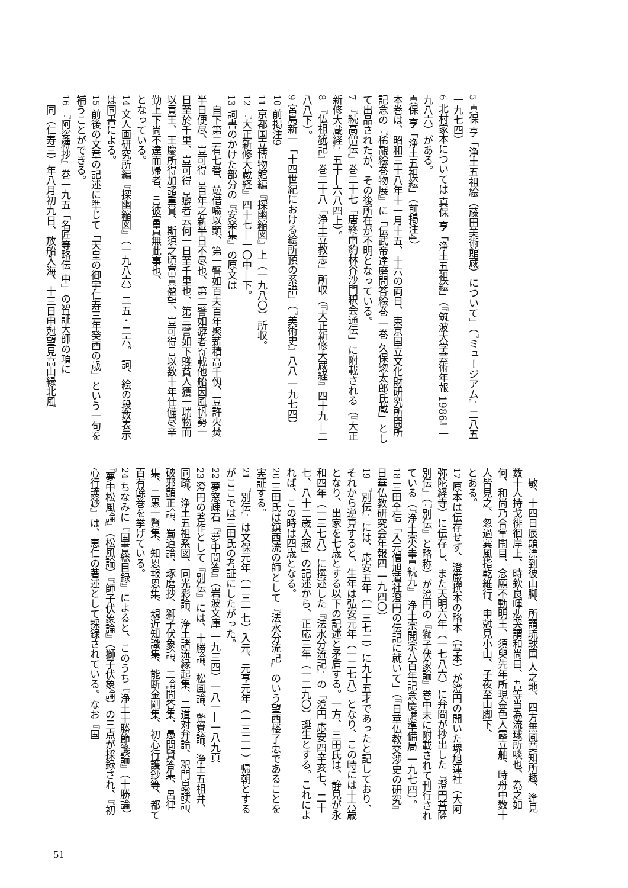5 真保 亨「浄土五祖絵（藤田美術館蔵）について」（『ミュージアム』二八五 一九七四）
6 北村家本については 真保 亨「浄土五祖絵」（『筑波大学芸術年報 1986』 一九八六）がある。
真保 亨「浄土五祖絵」（前掲注4）
本巻は、昭和三十八年十一月十五、十六の両日、東京国立文化財研究所開所記念の『稀覯絵巻物展』に「伝武帝達磨問答絵巻 一巻 久保惣太郎氏蔵」として出品されたが、その後所在が不明となっている。
7 『続高僧伝』巻二十七「唐終南豹林谷沙門釈会通伝」に附載される（『大正新修大蔵経』五十―六八四上）。
8 『仏祖統記』巻二十八「浄土立教志」所収（『大正新修大蔵経』四十九―二八八下）。
9 宮島新一「十四世紀における絵所預の系譜」（『美術史』八八 一九七四）
10 前掲注9
11 京都国立博物館編『探幽縮図』上（一九八〇）所収。
12 『大正新修大蔵経』四十七―一〇中―下。
13 詞書のかけた部分の『安楽集』の原文は
　自下第二有七番、竝借喩以顕、第一譬如百夫百年聚薪積高千仭、豆許火焚半日便尽、豈可得言百年之薪半日不尽也、第二譬如癖者寄載他船因風帆勢一日至於千里、豈可得言癖者云何一日至千里也、第三譬如下賤貧人獲一瑞物而以貢王、王慶所得加諸重賞、斯須之頃富貴盈望、豈可得言以数十年仕備尽辛勤上下尚不達而帰者、言彼富貴無此事也、
となっている。
14 文人画研究所編『探幽縮図』（一九八六）二五・二六。 詞、絵の段数表示は同書による。
15 前後の文章の記述に準じて「天皇の御宇仁寿三年癸酉の歳」という一句を補うことができる。
16 『阿娑縛抄』巻一九五「名匠等略伝 中」の智証大師の項に
　同（仁寿三）年八月初九日、放船入海、十三日申尅望見高山縁北風
　敏、十四日辰頭漂到彼山脚、所謂琉球国 人之地、四方無風莫知所趣、逢見数十人持戈徘徊岸上、時欽良暉悲哭謂和尚曰、吾等当為流球所啖也、為之如何、和尚乃合掌閇目、念願不動明王、須臾先年所現金色人露立舳、時舟中数十人皆見之、忽過巽風指乾維行、申尅見小山、子夜至山脚下、
とある。
17 原本は伝存せず、澄厳撰本の略本（写本）が澄円の開いた堺旭蓮社（大阿弥陀経寺）に伝存し、また天明六年（一七八六）に弁冏が抄出した『澄円菩薩別伝』（『別伝』と略称）が澄円の『獅子伏象論』巻中末に附載されて刊行されている（『浄土宗全書 続九』 浄土宗開宗八百年記念慶讃準備局 一九七四）。
18 三田全信「入元僧旭蓮社澄円の伝記に就いて」（『日華仏教交渉史の研究』日華仏教研究会年報四 一九四〇）
19 『別伝』には、応安五年（一三七二）に九十五才であったと記しており、それから逆算すると、生年は弘安元年（一二七八）となり、この時には十六歳となり、出家を七歳とする以下の記述と矛盾する。一方、三田氏は、静見が永和四年（一三七八）に撰述した『法水分流記』の「澄円 応安四辛亥七、二十七、八十二歳入寂」の記述から、正応三年（一二九〇）誕生とする。これによれば、この時は四歳となる。
20 三田氏は鎮西流の師として『法水分流記』のいう望西楼了恵であることを実証する。
21 『別伝』は文保元年（一三一七）入元、元亨元年（一三二一）帰朝とするがここでは三田氏の考証にしたがった。
22 夢窓疎石『夢中問答』（岩波文庫 一九三四）一八一―一八九頁
23 澄円の著作として『別伝』には、十勝論、松風論、驚覚論、浄土五祖弁、同疏、浄土五祖系図、同光彩論、浄土諸流縁起集、二道対弁論、釈門息諍論、破邪顕正論、蜀道論、琢磨抄、獅子伏象論、二論問答集、愚問賢答集、呂律集、二愚一賢集、知恩報恩集、親近知識集、能断金剛集、初心行護鈔等、都て百有餘巻を挙げている。
24 ちなみに『国書総目録』によると、このうち『浄土十勝節箋論』（十勝論）『夢中松風論』（松風論）『師子伏象論』（獅子伏象論）の三点が採録され、『初心行護鈔』は、恵仁の著述として採録されている。なお『国
51